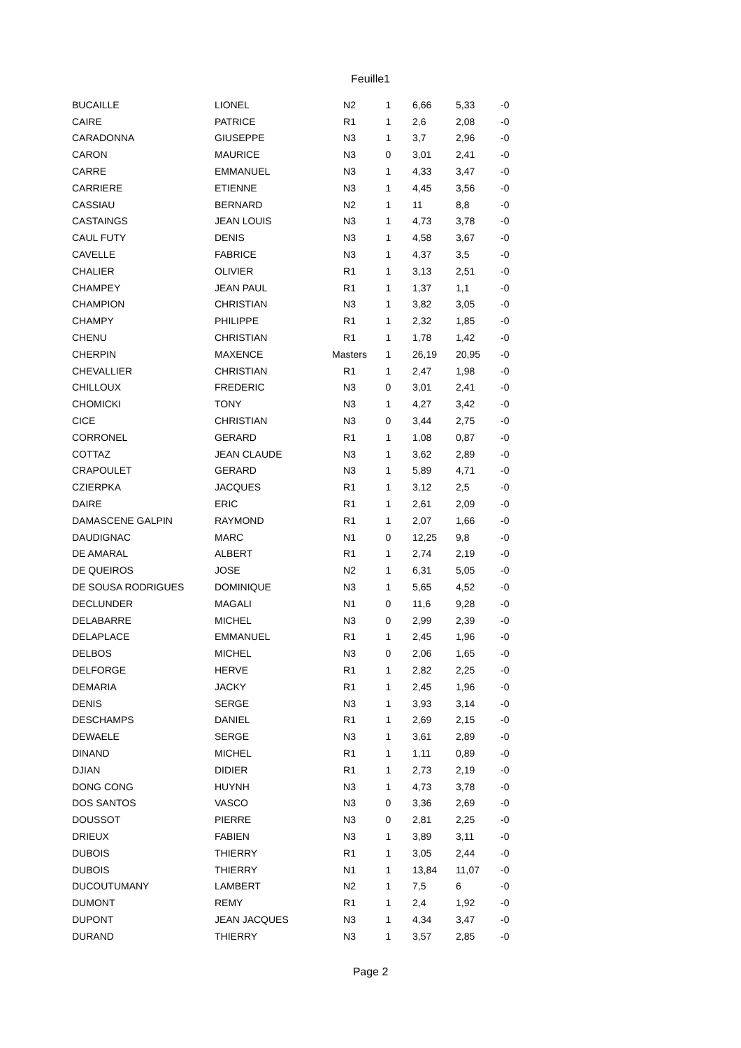Feuille1
| BUCAILLE | LIONEL | N2 | 1 | 6,66 | 5,33 | -0 |
| CAIRE | PATRICE | R1 | 1 | 2,6 | 2,08 | -0 |
| CARADONNA | GIUSEPPE | N3 | 1 | 3,7 | 2,96 | -0 |
| CARON | MAURICE | N3 | 0 | 3,01 | 2,41 | -0 |
| CARRE | EMMANUEL | N3 | 1 | 4,33 | 3,47 | -0 |
| CARRIERE | ETIENNE | N3 | 1 | 4,45 | 3,56 | -0 |
| CASSIAU | BERNARD | N2 | 1 | 11 | 8,8 | -0 |
| CASTAINGS | JEAN LOUIS | N3 | 1 | 4,73 | 3,78 | -0 |
| CAUL FUTY | DENIS | N3 | 1 | 4,58 | 3,67 | -0 |
| CAVELLE | FABRICE | N3 | 1 | 4,37 | 3,5 | -0 |
| CHALIER | OLIVIER | R1 | 1 | 3,13 | 2,51 | -0 |
| CHAMPEY | JEAN PAUL | R1 | 1 | 1,37 | 1,1 | -0 |
| CHAMPION | CHRISTIAN | N3 | 1 | 3,82 | 3,05 | -0 |
| CHAMPY | PHILIPPE | R1 | 1 | 2,32 | 1,85 | -0 |
| CHENU | CHRISTIAN | R1 | 1 | 1,78 | 1,42 | -0 |
| CHERPIN | MAXENCE | Masters | 1 | 26,19 | 20,95 | -0 |
| CHEVALLIER | CHRISTIAN | R1 | 1 | 2,47 | 1,98 | -0 |
| CHILLOUX | FREDERIC | N3 | 0 | 3,01 | 2,41 | -0 |
| CHOMICKI | TONY | N3 | 1 | 4,27 | 3,42 | -0 |
| CICE | CHRISTIAN | N3 | 0 | 3,44 | 2,75 | -0 |
| CORRONEL | GERARD | R1 | 1 | 1,08 | 0,87 | -0 |
| COTTAZ | JEAN CLAUDE | N3 | 1 | 3,62 | 2,89 | -0 |
| CRAPOULET | GERARD | N3 | 1 | 5,89 | 4,71 | -0 |
| CZIERPKA | JACQUES | R1 | 1 | 3,12 | 2,5 | -0 |
| DAIRE | ERIC | R1 | 1 | 2,61 | 2,09 | -0 |
| DAMASCENE GALPIN | RAYMOND | R1 | 1 | 2,07 | 1,66 | -0 |
| DAUDIGNAC | MARC | N1 | 0 | 12,25 | 9,8 | -0 |
| DE AMARAL | ALBERT | R1 | 1 | 2,74 | 2,19 | -0 |
| DE QUEIROS | JOSE | N2 | 1 | 6,31 | 5,05 | -0 |
| DE SOUSA RODRIGUES | DOMINIQUE | N3 | 1 | 5,65 | 4,52 | -0 |
| DECLUNDER | MAGALI | N1 | 0 | 11,6 | 9,28 | -0 |
| DELABARRE | MICHEL | N3 | 0 | 2,99 | 2,39 | -0 |
| DELAPLACE | EMMANUEL | R1 | 1 | 2,45 | 1,96 | -0 |
| DELBOS | MICHEL | N3 | 0 | 2,06 | 1,65 | -0 |
| DELFORGE | HERVE | R1 | 1 | 2,82 | 2,25 | -0 |
| DEMARIA | JACKY | R1 | 1 | 2,45 | 1,96 | -0 |
| DENIS | SERGE | N3 | 1 | 3,93 | 3,14 | -0 |
| DESCHAMPS | DANIEL | R1 | 1 | 2,69 | 2,15 | -0 |
| DEWAELE | SERGE | N3 | 1 | 3,61 | 2,89 | -0 |
| DINAND | MICHEL | R1 | 1 | 1,11 | 0,89 | -0 |
| DJIAN | DIDIER | R1 | 1 | 2,73 | 2,19 | -0 |
| DONG CONG | HUYNH | N3 | 1 | 4,73 | 3,78 | -0 |
| DOS SANTOS | VASCO | N3 | 0 | 3,36 | 2,69 | -0 |
| DOUSSOT | PIERRE | N3 | 0 | 2,81 | 2,25 | -0 |
| DRIEUX | FABIEN | N3 | 1 | 3,89 | 3,11 | -0 |
| DUBOIS | THIERRY | R1 | 1 | 3,05 | 2,44 | -0 |
| DUBOIS | THIERRY | N1 | 1 | 13,84 | 11,07 | -0 |
| DUCOUTUMANY | LAMBERT | N2 | 1 | 7,5 | 6 | -0 |
| DUMONT | REMY | R1 | 1 | 2,4 | 1,92 | -0 |
| DUPONT | JEAN JACQUES | N3 | 1 | 4,34 | 3,47 | -0 |
| DURAND | THIERRY | N3 | 1 | 3,57 | 2,85 | -0 |
Page 2